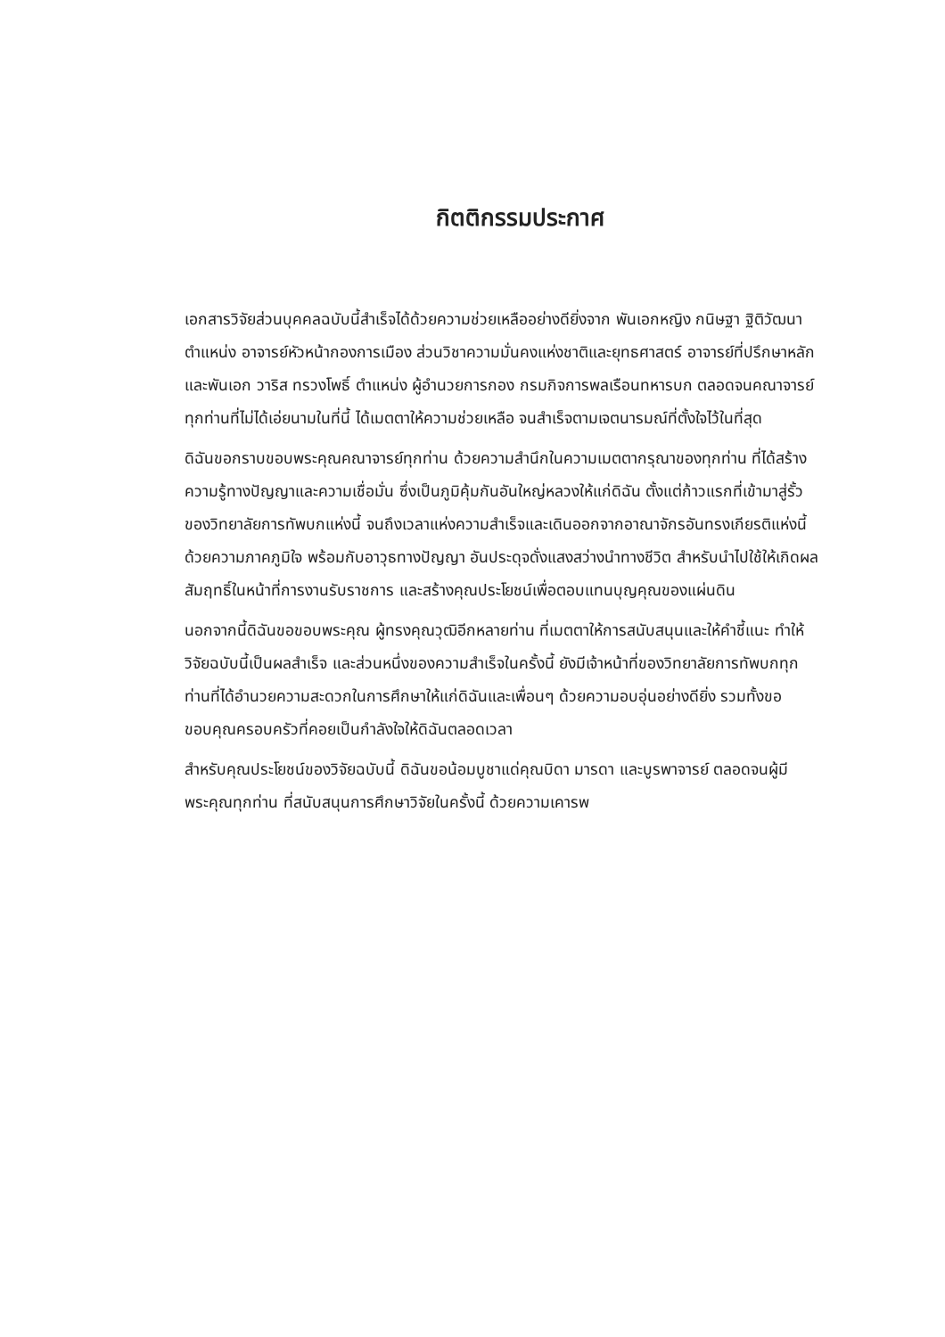กิตติกรรมประกาศ
เอกสารวิจัยส่วนบุคคลฉบับนี้สำเร็จได้ด้วยความช่วยเหลืออย่างดียิ่งจาก พันเอกหญิง กนิษฐา ฐิติวัฒนา ตำแหน่ง อาจารย์หัวหน้ากองการเมือง ส่วนวิชาความมั่นคงแห่งชาติและยุทธศาสตร์ อาจารย์ที่ปรึกษาหลัก และพันเอก วาริส ทรวงโพธิ์ ตำแหน่ง ผู้อำนวยการกอง กรมกิจการพลเรือนทหารบก ตลอดจนคณาจารย์ทุกท่านที่ไม่ได้เอ่ยนามในที่นี้ ได้เมตตาให้ความช่วยเหลือ จนสำเร็จตามเจตนารมณ์ที่ตั้งใจไว้ในที่สุด
ดิฉันขอกราบขอบพระคุณคณาจารย์ทุกท่าน ด้วยความสำนึกในความเมตตากรุณาของทุกท่าน ที่ได้สร้างความรู้ทางปัญญาและความเชื่อมั่น ซึ่งเป็นภูมิคุ้มกันอันใหญ่หลวงให้แก่ดิฉัน ตั้งแต่ก้าวแรกที่เข้ามาสู่รั้วของวิทยาลัยการทัพบกแห่งนี้ จนถึงเวลาแห่งความสำเร็จและเดินออกจากอาณาจักรอันทรงเกียรติแห่งนี้ด้วยความภาคภูมิใจ พร้อมกับอาวุธทางปัญญา อันประดุจดั่งแสงสว่างนำทางชีวิต สำหรับนำไปใช้ให้เกิดผลสัมฤทธิ์ในหน้าที่การงานรับราชการ และสร้างคุณประโยชน์เพื่อตอบแทนบุญคุณของแผ่นดิน
นอกจากนี้ดิฉันขอขอบพระคุณ ผู้ทรงคุณวุฒิอีกหลายท่าน ที่เมตตาให้การสนับสนุนและให้คำชี้แนะ ทำให้วิจัยฉบับนี้เป็นผลสำเร็จ และส่วนหนึ่งของความสำเร็จในครั้งนี้ ยังมีเจ้าหน้าที่ของวิทยาลัยการทัพบกทุกท่านที่ได้อำนวยความสะดวกในการศึกษาให้แก่ดิฉันและเพื่อนๆ ด้วยความอบอุ่นอย่างดียิ่ง รวมทั้งขอขอบคุณครอบครัวที่คอยเป็นกำลังใจให้ดิฉันตลอดเวลา
สำหรับคุณประโยชน์ของวิจัยฉบับนี้ ดิฉันขอน้อมบูชาแด่คุณบิดา มารดา และบูรพาจารย์ ตลอดจนผู้มีพระคุณทุกท่าน ที่สนับสนุนการศึกษาวิจัยในครั้งนี้ ด้วยความเคารพ